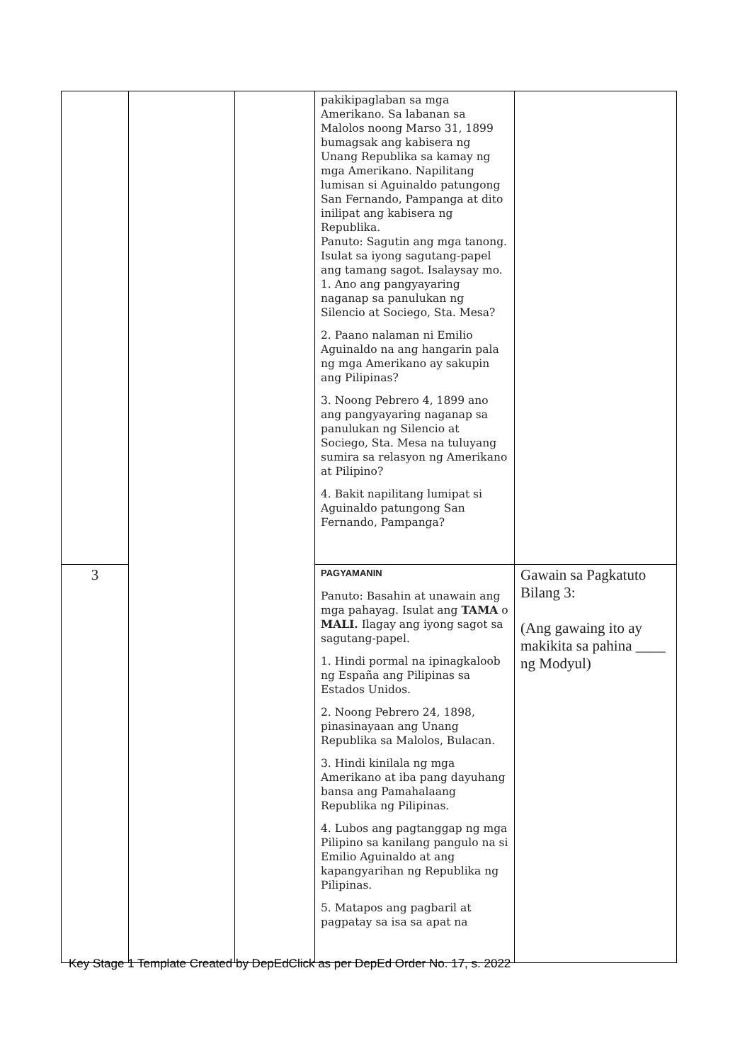| | | | pakikipaglaban sa mga Amerikano. Sa labanan sa Malolos noong Marso 31, 1899 bumagsak ang kabisera ng Unang Republika sa kamay ng mga Amerikano. Napilitang lumisan si Aguinaldo patungong San Fernando, Pampanga at dito inilipat ang kabisera ng Republika. Panuto: Sagutin ang mga tanong. Isulat sa iyong sagutang-papel ang tamang sagot. Isalaysay mo. 1. Ano ang pangyayaring naganap sa panulukan ng Silencio at Sociego, Sta. Mesa? 2. Paano nalaman ni Emilio Aguinaldo na ang hangarin pala ng mga Amerikano ay sakupin ang Pilipinas? 3. Noong Pebrero 4, 1899 ano ang pangyayaring naganap sa panulukan ng Silencio at Sociego, Sta. Mesa na tuluyang sumira sa relasyon ng Amerikano at Pilipino? 4. Bakit napilitang lumipat si Aguinaldo patungong San Fernando, Pampanga? | |
| 3 | | | PAGYAMANIN Panuto: Basahin at unawain ang mga pahayag. Isulat ang TAMA o MALI. Ilagay ang iyong sagot sa sagutang-papel. 1. Hindi pormal na ipinagkaloob ng España ang Pilipinas sa Estados Unidos. 2. Noong Pebrero 24, 1898, pinasinayaan ang Unang Republika sa Malolos, Bulacan. 3. Hindi kinilala ng mga Amerikano at iba pang dayuhang bansa ang Pamahalaang Republika ng Pilipinas. 4. Lubos ang pagtanggap ng mga Pilipino sa kanilang pangulo na si Emilio Aguinaldo at ang kapangyarihan ng Republika ng Pilipinas. 5. Matapos ang pagbaril at pagpatay sa isa sa apat na | Gawain sa Pagkatuto Bilang 3: (Ang gawaing ito ay makikita sa pahina ____ ng Modyul) |
Key Stage 1 Template Created by DepEdClick as per DepEd Order No. 17, s. 2022